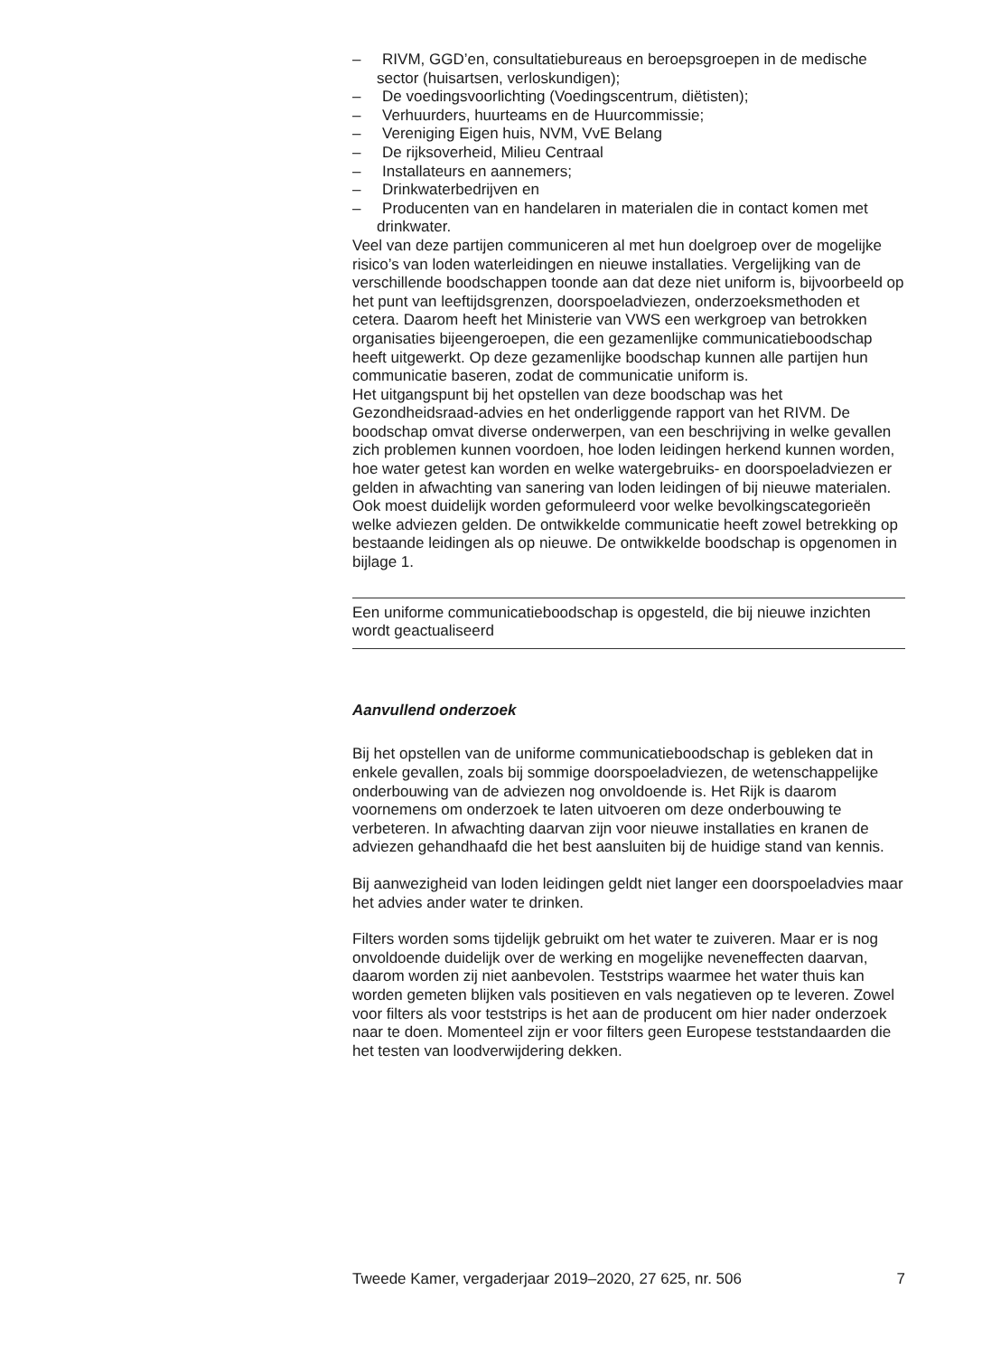– RIVM, GGD’en, consultatiebureaus en beroepsgroepen in de medische sector (huisartsen, verloskundigen);
– De voedingsvoorlichting (Voedingscentrum, diëtisten);
– Verhuurders, huurteams en de Huurcommissie;
– Vereniging Eigen huis, NVM, VvE Belang
– De rijksoverheid, Milieu Centraal
– Installateurs en aannemers;
– Drinkwaterbedrijven en
– Producenten van en handelaren in materialen die in contact komen met drinkwater.
Veel van deze partijen communiceren al met hun doelgroep over de mogelijke risico’s van loden waterleidingen en nieuwe installaties. Vergelijking van de verschillende boodschappen toonde aan dat deze niet uniform is, bijvoorbeeld op het punt van leeftijdsgrenzen, doorspoeladviezen, onderzoeksmethoden et cetera. Daarom heeft het Ministerie van VWS een werkgroep van betrokken organisaties bijeengeroepen, die een gezamenlijke communicatieboodschap heeft uitgewerkt. Op deze gezamenlijke boodschap kunnen alle partijen hun communicatie baseren, zodat de communicatie uniform is.
Het uitgangspunt bij het opstellen van deze boodschap was het Gezondheidsraad-advies en het onderliggende rapport van het RIVM. De boodschap omvat diverse onderwerpen, van een beschrijving in welke gevallen zich problemen kunnen voordoen, hoe loden leidingen herkend kunnen worden, hoe water getest kan worden en welke watergebruiks- en doorspoeladviezen er gelden in afwachting van sanering van loden leidingen of bij nieuwe materialen. Ook moest duidelijk worden geformuleerd voor welke bevolkingscategorieën welke adviezen gelden. De ontwikkelde communicatie heeft zowel betrekking op bestaande leidingen als op nieuwe. De ontwikkelde boodschap is opgenomen in bijlage 1.
Een uniforme communicatieboodschap is opgesteld, die bij nieuwe inzichten wordt geactualiseerd
Aanvullend onderzoek
Bij het opstellen van de uniforme communicatieboodschap is gebleken dat in enkele gevallen, zoals bij sommige doorspoeladviezen, de wetenschappelijke onderbouwing van de adviezen nog onvoldoende is. Het Rijk is daarom voornemens om onderzoek te laten uitvoeren om deze onderbouwing te verbeteren. In afwachting daarvan zijn voor nieuwe installaties en kranen de adviezen gehandhaafd die het best aansluiten bij de huidige stand van kennis.
Bij aanwezigheid van loden leidingen geldt niet langer een doorspoeladvies maar het advies ander water te drinken.
Filters worden soms tijdelijk gebruikt om het water te zuiveren. Maar er is nog onvoldoende duidelijk over de werking en mogelijke neveneffecten daarvan, daarom worden zij niet aanbevolen. Teststrips waarmee het water thuis kan worden gemeten blijken vals positieven en vals negatieven op te leveren. Zowel voor filters als voor teststrips is het aan de producent om hier nader onderzoek naar te doen. Momenteel zijn er voor filters geen Europese teststandaarden die het testen van loodverwijdering dekken.
Tweede Kamer, vergaderjaar 2019–2020, 27 625, nr. 506 7